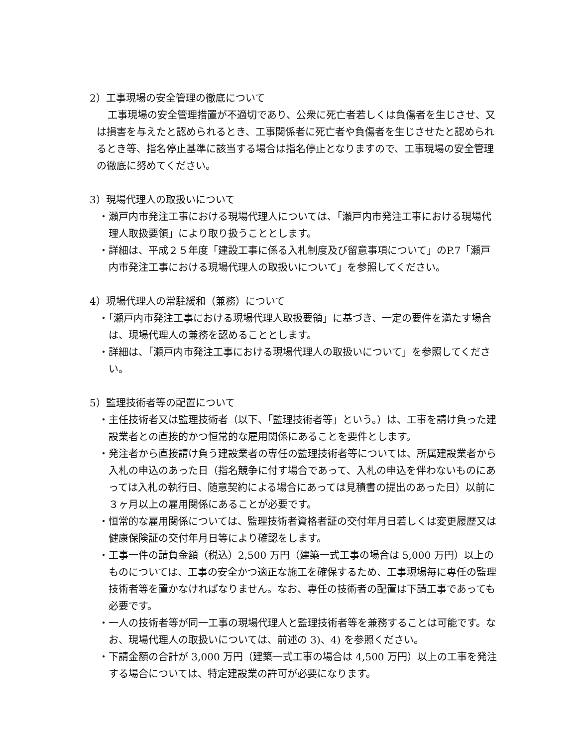2）工事現場の安全管理の徹底について
工事現場の安全管理措置が不適切であり、公衆に死亡者若しくは負傷者を生じさせ、又は損害を与えたと認められるとき、工事関係者に死亡者や負傷者を生じさせたと認められるとき等、指名停止基準に該当する場合は指名停止となりますので、工事現場の安全管理の徹底に努めてください。
3）現場代理人の取扱いについて
・瀬戸内市発注工事における現場代理人については、「瀬戸内市発注工事における現場代理人取扱要領」により取り扱うこととします。
・詳細は、平成２５年度「建設工事に係る入札制度及び留意事項について」のP.7「瀬戸内市発注工事における現場代理人の取扱いについて」を参照してください。
4）現場代理人の常駐緩和（兼務）について
・「瀬戸内市発注工事における現場代理人取扱要領」に基づき、一定の要件を満たす場合は、現場代理人の兼務を認めることとします。
・詳細は、「瀬戸内市発注工事における現場代理人の取扱いについて」を参照してください。
5）監理技術者等の配置について
・主任技術者又は監理技術者（以下、「監理技術者等」という。）は、工事を請け負った建設業者との直接的かつ恒常的な雇用関係にあることを要件とします。
・発注者から直接請け負う建設業者の専任の監理技術者等については、所属建設業者から入札の申込のあった日（指名競争に付す場合であって、入札の申込を伴わないものにあっては入札の執行日、随意契約による場合にあっては見積書の提出のあった日）以前に３ヶ月以上の雇用関係にあることが必要です。
・恒常的な雇用関係については、監理技術者資格者証の交付年月日若しくは変更履歴又は健康保険証の交付年月日等により確認をします。
・工事一件の請負金額（税込）2,500 万円（建築一式工事の場合は 5,000 万円）以上のものについては、工事の安全かつ適正な施工を確保するため、工事現場毎に専任の監理技術者等を置かなければなりません。なお、専任の技術者の配置は下請工事であっても必要です。
・一人の技術者等が同一工事の現場代理人と監理技術者等を兼務することは可能です。なお、現場代理人の取扱いについては、前述の 3)、4) を参照ください。
・下請金額の合計が 3,000 万円（建築一式工事の場合は 4,500 万円）以上の工事を発注する場合については、特定建設業の許可が必要になります。